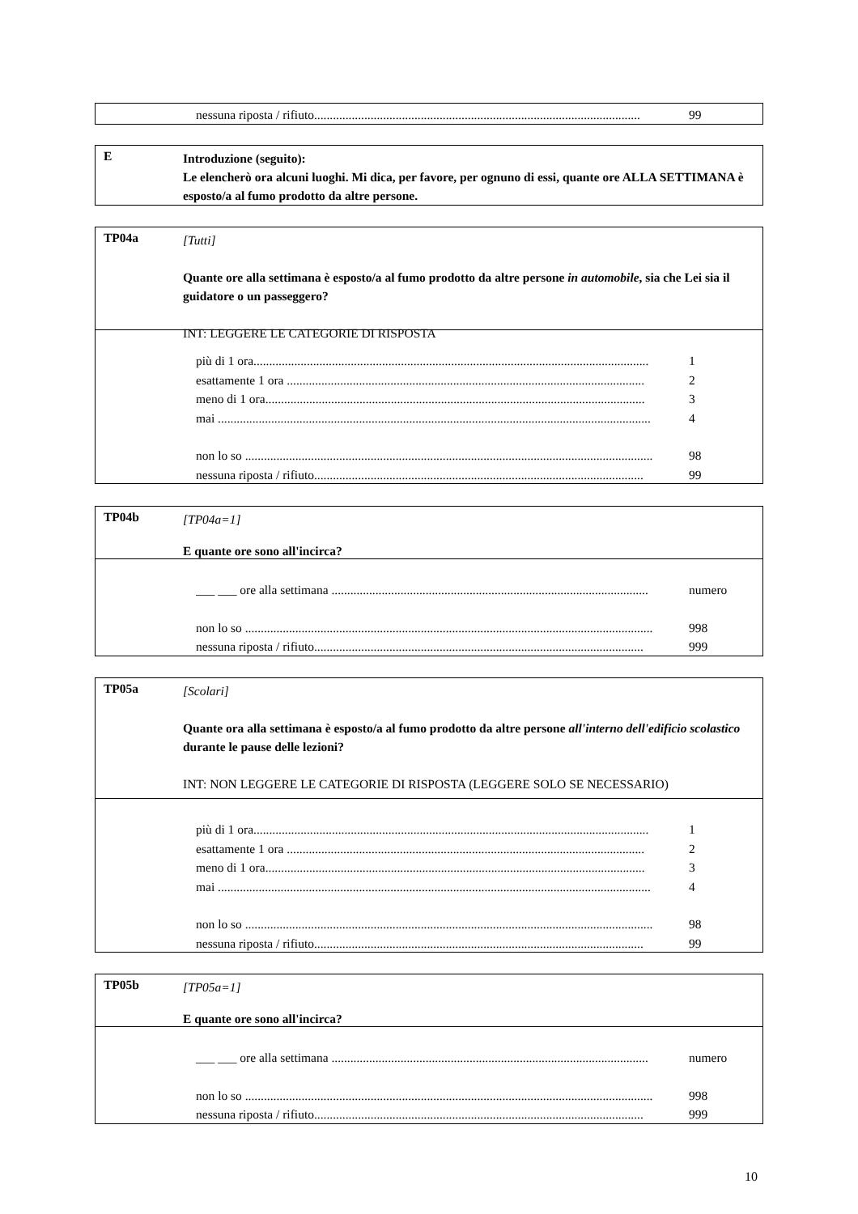nessuna riposta / rifiuto........................................................................................................ 99
E
Introduzione (seguito):
Le elencherò ora alcuni luoghi. Mi dica, per favore, per ognuno di essi, quante ore ALLA SETTIMANA è esposto/a al fumo prodotto da altre persone.
TP04a
[Tutti]
Quante ore alla settimana è esposto/a al fumo prodotto da altre persone in automobile, sia che Lei sia il guidatore o un passeggero?
INT: LEGGERE LE CATEGORIE DI RISPOSTA
più di 1 ora.............................................................................................................................. 1
esattamente 1 ora .................................................................................................................. 2
meno di 1 ora......................................................................................................................... 3
mai .......................................................................................................................................... 4
non lo so .................................................................................................................................. 98
nessuna riposta / rifiuto......................................................................................................... 99
TP04b
[TP04a=1]
E quante ore sono all'incirca?
___ ___ ore alla settimana ..................................................................................................... numero
non lo so .................................................................................................................................. 998
nessuna riposta / rifiuto......................................................................................................... 999
TP05a
[Scolari]
Quante ora alla settimana è esposto/a al fumo prodotto da altre persone all'interno dell'edificio scolastico durante le pause delle lezioni?
INT: NON LEGGERE LE CATEGORIE DI RISPOSTA (LEGGERE SOLO SE NECESSARIO)
più di 1 ora.............................................................................................................................. 1
esattamente 1 ora .................................................................................................................. 2
meno di 1 ora......................................................................................................................... 3
mai .......................................................................................................................................... 4
non lo so .................................................................................................................................. 98
nessuna riposta / rifiuto......................................................................................................... 99
TP05b
[TP05a=1]
E quante ore sono all'incirca?
___ ___ ore alla settimana ..................................................................................................... numero
non lo so .................................................................................................................................. 998
nessuna riposta / rifiuto......................................................................................................... 999
10